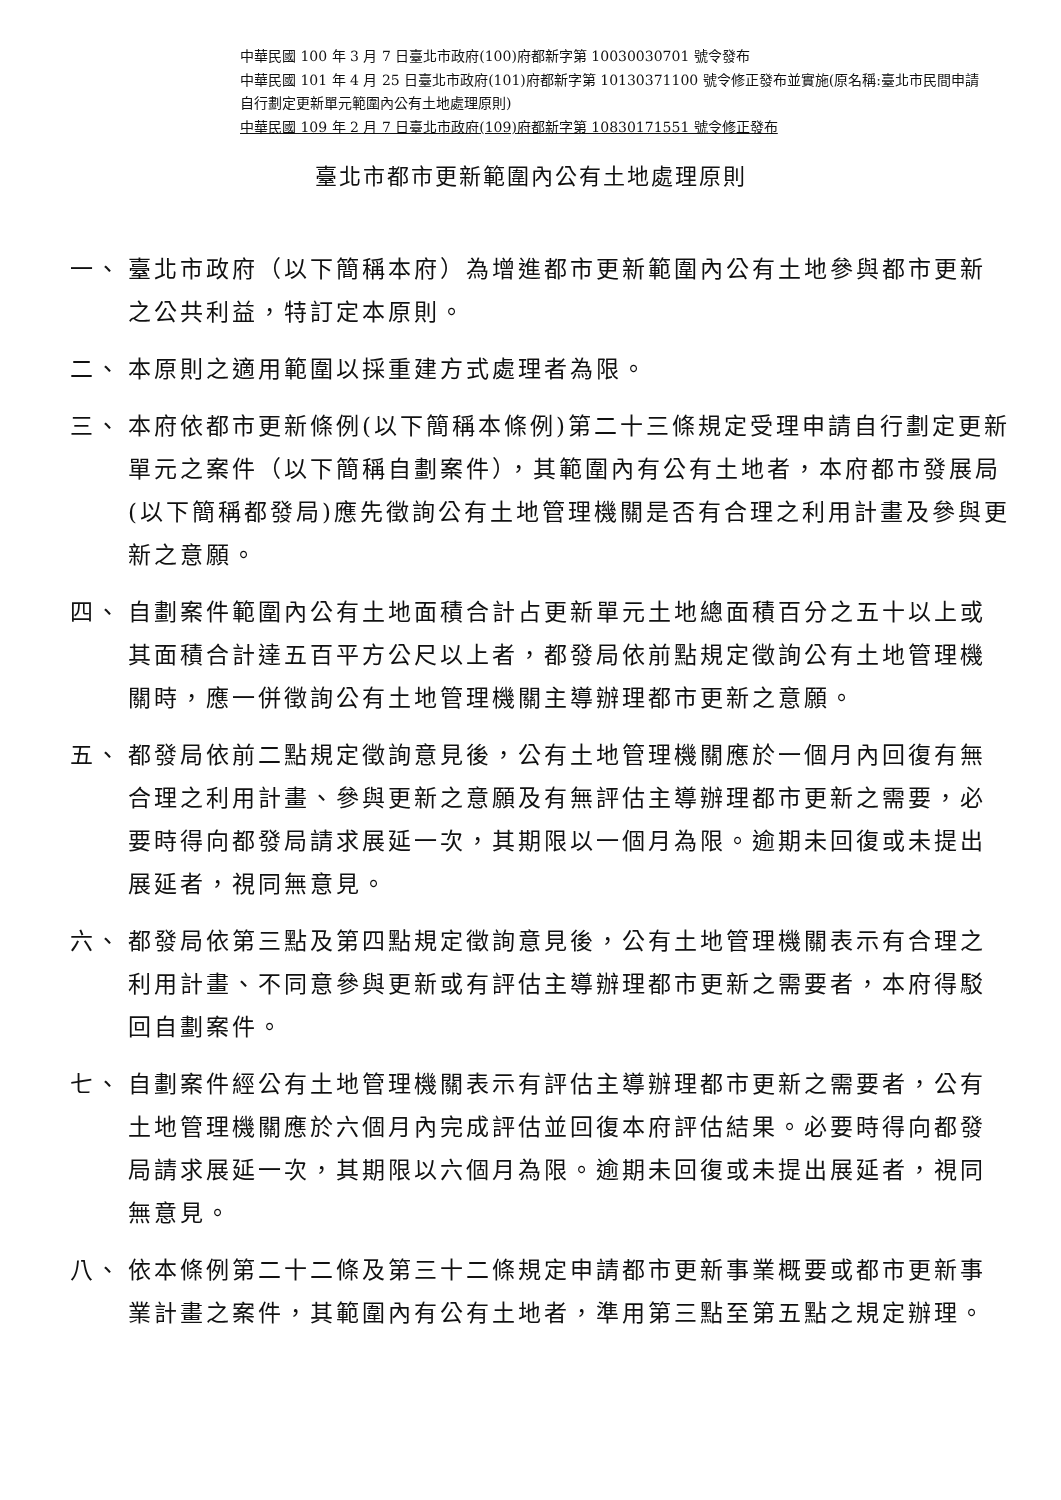中華民國 100 年 3 月 7 日臺北市政府(100)府都新字第 10030030701 號令發布
中華民國 101 年 4 月 25 日臺北市政府(101)府都新字第 10130371100 號令修正發布並實施(原名稱:臺北市民間申請自行劃定更新單元範圍內公有土地處理原則)
中華民國 109 年 2 月 7 日臺北市政府(109)府都新字第 10830171551 號令修正發布
臺北市都市更新範圍內公有土地處理原則
一、 臺北市政府（以下簡稱本府）為增進都市更新範圍內公有土地參與都市更新之公共利益，特訂定本原則。
二、 本原則之適用範圍以採重建方式處理者為限。
三、 本府依都市更新條例(以下簡稱本條例)第二十三條規定受理申請自行劃定更新單元之案件（以下簡稱自劃案件），其範圍內有公有土地者，本府都市發展局(以下簡稱都發局)應先徵詢公有土地管理機關是否有合理之利用計畫及參與更新之意願。
四、 自劃案件範圍內公有土地面積合計占更新單元土地總面積百分之五十以上或其面積合計達五百平方公尺以上者，都發局依前點規定徵詢公有土地管理機關時，應一併徵詢公有土地管理機關主導辦理都市更新之意願。
五、 都發局依前二點規定徵詢意見後，公有土地管理機關應於一個月內回復有無合理之利用計畫、參與更新之意願及有無評估主導辦理都市更新之需要，必要時得向都發局請求展延一次，其期限以一個月為限。逾期未回復或未提出展延者，視同無意見。
六、 都發局依第三點及第四點規定徵詢意見後，公有土地管理機關表示有合理之利用計畫、不同意參與更新或有評估主導辦理都市更新之需要者，本府得駁回自劃案件。
七、 自劃案件經公有土地管理機關表示有評估主導辦理都市更新之需要者，公有土地管理機關應於六個月內完成評估並回復本府評估結果。必要時得向都發局請求展延一次，其期限以六個月為限。逾期未回復或未提出展延者，視同無意見。
八、 依本條例第二十二條及第三十二條規定申請都市更新事業概要或都市更新事業計畫之案件，其範圍內有公有土地者，準用第三點至第五點之規定辦理。